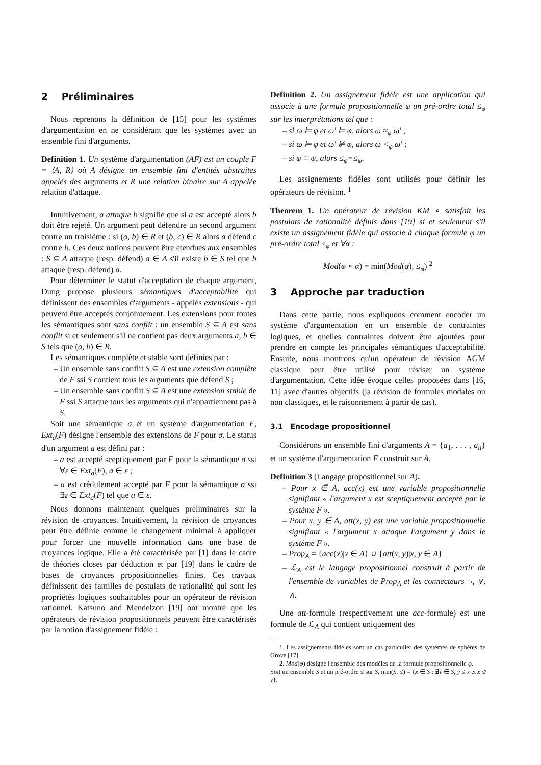2 Préliminaires
Nous reprenons la définition de [15] pour les systèmes d'argumentation en ne considérant que les systèmes avec un ensemble fini d'arguments.
Definition 1. Un système d'argumentation (AF) est un couple F = ⟨A, R⟩ où A désigne un ensemble fini d'entités abstraites appelés des arguments et R une relation binaire sur A appelée relation d'attaque.
Intuitivement, a attaque b signifie que si a est accepté alors b doit être rejeté. Un argument peut défendre un second argument contre un troisième : si (a, b) ∈ R et (b, c) ∈ R alors a défend c contre b. Ces deux notions peuvent être étendues aux ensembles : S ⊆ A attaque (resp. défend) a ∈ A s'il existe b ∈ S tel que b attaque (resp. défend) a.
Pour déterminer le statut d'acceptation de chaque argument, Dung propose plusieurs sémantiques d'acceptabilité qui définissent des ensembles d'arguments - appelés extensions - qui peuvent être acceptés conjointement. Les extensions pour toutes les sémantiques sont sans conflit : un ensemble S ⊆ A est sans conflit si et seulement s'il ne contient pas deux arguments a, b ∈ S tels que (a, b) ∈ R.
Les sémantiques complète et stable sont définies par :
– Un ensemble sans conflit S ⊆ A est une extension complète de F ssi S contient tous les arguments que défend S ;
– Un ensemble sans conflit S ⊆ A est une extension stable de F ssi S attaque tous les arguments qui n'appartiennent pas à S.
Soit une sémantique σ et un système d'argumentation F, Ext<sub>σ</sub>(F) désigne l'ensemble des extensions de F pour σ. Le status d'un argument a est défini par :
– a est accepté sceptiquement par F pour la sémantique σ ssi ∀ε ∈ Ext<sub>σ</sub>(F), a ∈ ε ;
– a est crédulement accepté par F pour la sémantique σ ssi ∃ε ∈ Ext<sub>σ</sub>(F) tel que a ∈ ε.
Nous donnons maintenant quelques préliminaires sur la révision de croyances. Intuitivement, la révision de croyances peut être définie comme le changement minimal à appliquer pour forcer une nouvelle information dans une base de croyances logique. Elle a été caractérisée par [1] dans le cadre de théories closes par déduction et par [19] dans le cadre de bases de croyances propositionnelles finies. Ces travaux définissent des familles de postulats de rationalité qui sont les propriétés logiques souhaitables pour un opérateur de révision rationnel. Katsuno and Mendelzon [19] ont montré que les opérateurs de révision propositionnels peuvent être caractérisés par la notion d'assignement fidèle :
Definition 2. Un assignement fidèle est une application qui associe à une formule propositionnelle φ un pré-ordre total ≤<sub>φ</sub> sur les interprétations tel que :
– si ω ⊨ φ et ω′ ⊨ φ, alors ω ≈<sub>φ</sub> ω′ ;
– si ω ⊨ φ et ω′ ⊭ φ, alors ω <<sub>φ</sub> ω′ ;
– si φ ≡ ψ, alors ≤<sub>φ</sub>=≤<sub>ψ</sub>.
Les assignements fidèles sont utilisés pour définir les opérateurs de révision. <sup>1</sup>
Theorem 1. Un opérateur de révision KM ∘ satisfait les postulats de rationalité définis dans [19] si et seulement s'il existe un assignement fidèle qui associe à chaque formule φ un pré-ordre total ≤<sub>φ</sub> et ∀α :
Mod(φ ∘ α) = min(Mod(α), ≤<sub>φ</sub>) <sup>2</sup>
3 Approche par traduction
Dans cette partie, nous expliquons comment encoder un système d'argumentation en un ensemble de contraintes logiques, et quelles contraintes doivent être ajoutées pour prendre en compte les principales sémantiques d'acceptabilité. Ensuite, nous montrons qu'un opérateur de révision AGM classique peut être utilisé pour réviser un système d'argumentation. Cette idée évoque celles proposées dans [16, 11] avec d'autres objectifs (la révision de formules modales ou non classiques, et le raisonnement à partir de cas).
3.1 Encodage propositionnel
Considérons un ensemble fini d'arguments A = {a<sub>1</sub>, . . . , a<sub>n</sub>} et un système d'argumentation F construit sur A.
Definition 3 (Langage propositionnel sur A).
– Pour x ∈ A, acc(x) est une variable propositionnelle signifiant « l'argument x est sceptiquement accepté par le système F ».
– Pour x, y ∈ A, att(x, y) est une variable propositionnelle signifiant « l'argument x attaque l'argument y dans le système F ».
– Prop<sub>A</sub> = {acc(x)|x ∈ A} ∪ {att(x, y)|x, y ∈ A}
– ℒ<sub>A</sub> est le langage propositionnel construit à partir de l'ensemble de variables de Prop<sub>A</sub> et les connecteurs ¬, ∨, ∧.
Une att-formule (respectivement une acc-formule) est une formule de ℒ<sub>A</sub> qui contient uniquement des
1. Les assignements fidèles sont un cas particulier des systèmes de sphères de Grove [17].
2. Mod(φ) désigne l'ensemble des modèles de la formule propositionnelle φ.
Soit un ensemble S et un pré-ordre ≤ sur S, min(S, ≤) = {x ∈ S : ∄y ∈ S, y ≤ x et x ≰ y}.